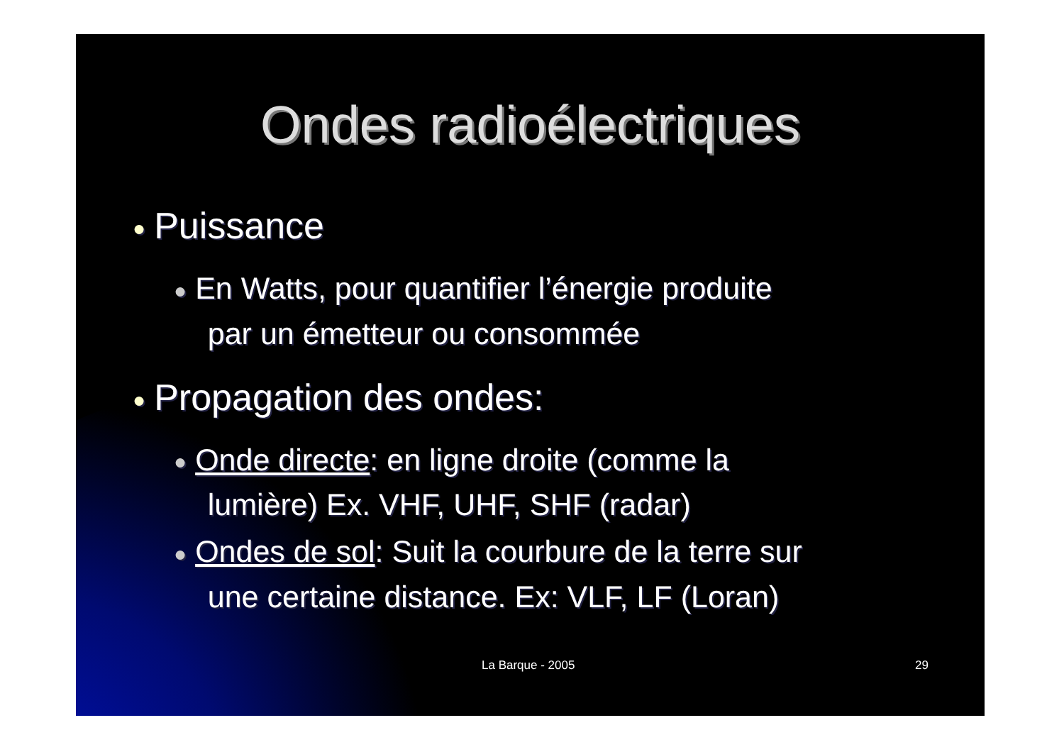Ondes radioélectriques
● Puissance
● En Watts, pour quantifier l’énergie produite
par un émetteur ou consommée
● Propagation des ondes:
● Onde directe: en ligne droite (comme la
lumière) Ex. VHF, UHF, SHF (radar)
● Ondes de sol: Suit la courbure de la terre sur
une certaine distance. Ex: VLF, LF (Loran)
La Barque - 2005 29